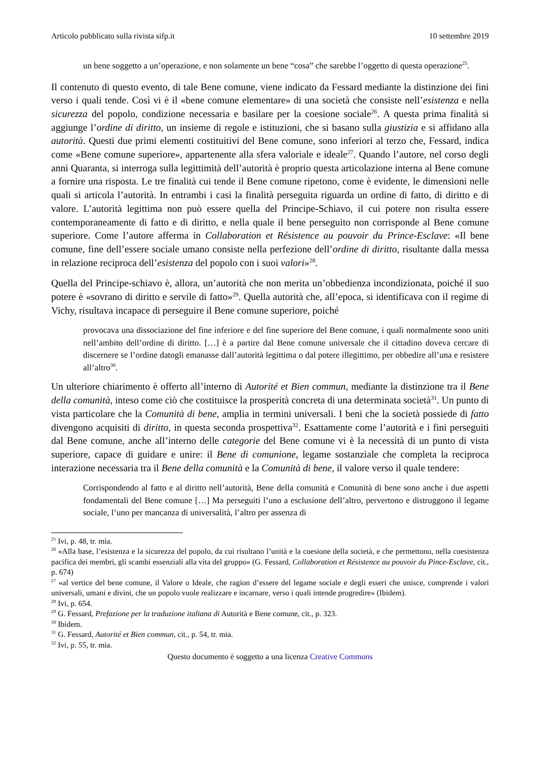Articolo pubblicato sulla rivista sifp.it 10 settembre 2019
un bene soggetto a un’operazione, e non solamente un bene “cosa” che sarebbe l’oggetto di questa operazione<sup>25</sup>.
Il contenuto di questo evento, di tale Bene comune, viene indicato da Fessard mediante la distinzione dei fini verso i quali tende. Così vi è il «bene comune elementare» di una società che consiste nell’esistenza e nella sicurezza del popolo, condizione necessaria e basilare per la coesione sociale<sup>26</sup>. A questa prima finalità si aggiunge l’ordine di diritto, un insieme di regole e istituzioni, che si basano sulla giustizia e si affidano alla autorità. Questi due primi elementi costituitivi del Bene comune, sono inferiori al terzo che, Fessard, indica come «Bene comune superiore», appartenente alla sfera valoriale e ideale<sup>27</sup>. Quando l’autore, nel corso degli anni Quaranta, si interroga sulla legittimità dell’autorità è proprio questa articolazione interna al Bene comune a fornire una risposta. Le tre finalità cui tende il Bene comune ripetono, come è evidente, le dimensioni nelle quali si articola l’autorità. In entrambi i casi la finalità perseguita riguarda un ordine di fatto, di diritto e di valore. L’autorità legittima non può essere quella del Principe-Schiavo, il cui potere non risulta essere contemporaneamente di fatto e di diritto, e nella quale il bene perseguito non corrisponde al Bene comune superiore. Come l’autore afferma in Collaboration et Résistence au pouvoir du Prince-Esclave: «Il bene comune, fine dell’essere sociale umano consiste nella perfezione dell’ordine di diritto, risultante dalla messa in relazione reciproca dell’esistenza del popolo con i suoi valori»<sup>28</sup>.
Quella del Principe-schiavo è, allora, un’autorità che non merita un’obbedienza incondizionata, poiché il suo potere è «sovrano di diritto e servile di fatto»<sup>29</sup>. Quella autorità che, all’epoca, si identificava con il regime di Vichy, risultava incapace di perseguire il Bene comune superiore, poiché
provocava una dissociazione del fine inferiore e del fine superiore del Bene comune, i quali normalmente sono uniti nell’ambito dell’ordine di diritto. […] è a partire dal Bene comune universale che il cittadino doveva cercare di discernere se l’ordine datogli emanasse dall’autorità legittima o dal potere illegittimo, per obbedire all’una e resistere all’altro<sup>30</sup>.
Un ulteriore chiarimento è offerto all’interno di Autorité et Bien commun, mediante la distinzione tra il Bene della comunità, inteso come ciò che costituisce la prosperità concreta di una determinata società<sup>31</sup>. Un punto di vista particolare che la Comunità di bene, amplia in termini universali. I beni che la società possiede di fatto divengono acquisiti di diritto, in questa seconda prospettiva<sup>32</sup>. Esattamente come l’autorità e i fini perseguiti dal Bene comune, anche all’interno delle categorie del Bene comune vi è la necessità di un punto di vista superiore, capace di guidare e unire: il Bene di comunione, legame sostanziale che completa la reciproca interazione necessaria tra il Bene della comunità e la Comunità di bene, il valore verso il quale tendere:
Corrispondendo al fatto e al diritto nell’autorità, Bene della comunità e Comunità di bene sono anche i due aspetti fondamentali del Bene comune […] Ma perseguiti l’uno a esclusione dell’altro, pervertono e distruggono il legame sociale, l’uno per mancanza di universalità, l’altro per assenza di
<sup>25</sup> Ivi, p. 48, tr. mia.
<sup>26</sup> «Alla base, l’esistenza e la sicurezza del popolo, da cui risultano l’unità e la coesione della società, e che permettono, nella coesistenza pacifica dei membri, gli scambi essenziali alla vita del gruppo» (G. Fessard, Collaboration et Résistence au pouvoir du Pince-Esclave, cit., p. 674)
<sup>27</sup> «al vertice del bene comune, il Valore o Ideale, che ragion d’essere del legame sociale e degli esseri che unisce, comprende i valori universali, umani e divini, che un popolo vuole realizzare e incarnare, verso i quali intende progredire» (Ibidem).
<sup>28</sup> Ivi, p. 654.
<sup>29</sup> G. Fessard, Prefazione per la traduzione italiana di Autorità e Bene comune, cit., p. 323.
<sup>30</sup> Ibidem.
<sup>31</sup> G. Fessard, Autorité et Bien commun, cit., p. 54, tr. mia.
<sup>32</sup> Ivi, p. 55, tr. mia.
Questo documento è soggetto a una licenza Creative Commons